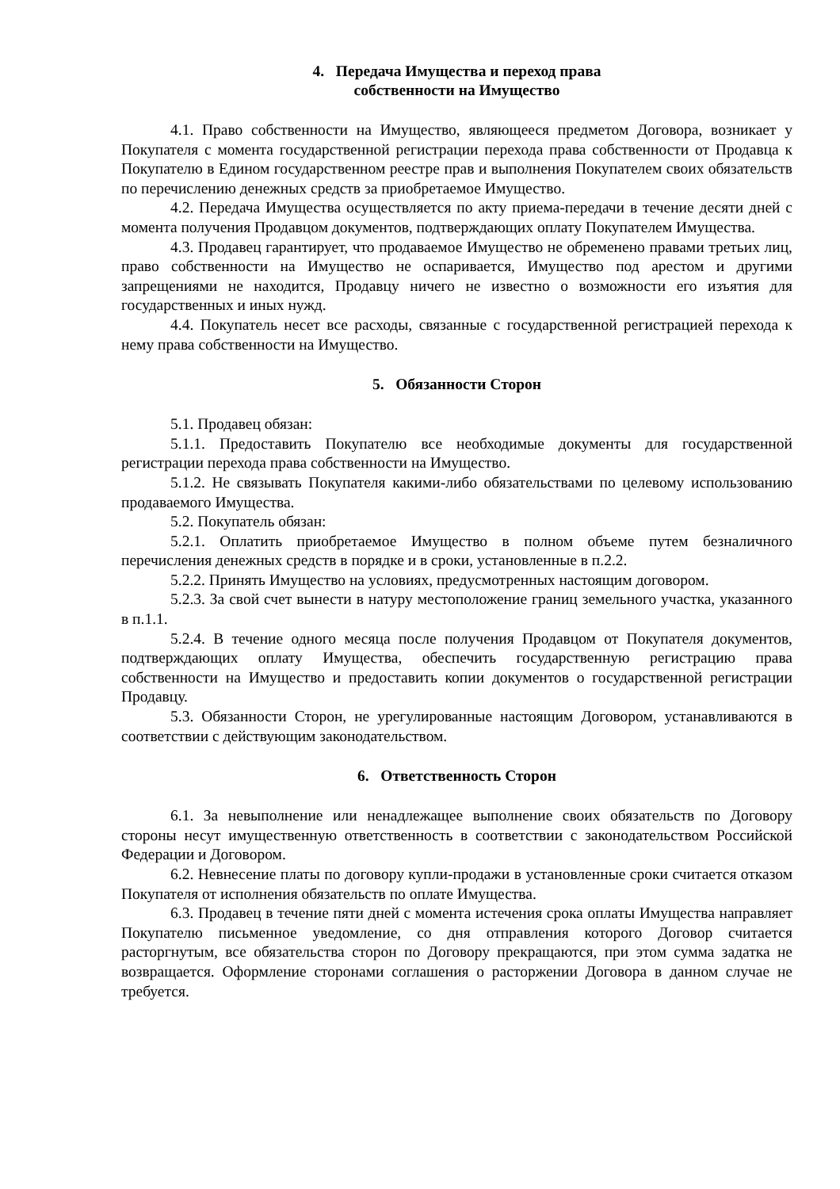4. Передача Имущества и переход права
собственности на Имущество
4.1. Право собственности на Имущество, являющееся предметом Договора, возникает у Покупателя с момента государственной регистрации перехода права собственности от Продавца к Покупателю в Едином государственном реестре прав и выполнения Покупателем своих обязательств по перечислению денежных средств за приобретаемое Имущество.
4.2. Передача Имущества осуществляется по акту приема-передачи в течение десяти дней с момента получения Продавцом документов, подтверждающих оплату Покупателем Имущества.
4.3. Продавец гарантирует, что продаваемое Имущество не обременено правами третьих лиц, право собственности на Имущество не оспаривается, Имущество под арестом и другими запрещениями не находится, Продавцу ничего не известно о возможности его изъятия для государственных и иных нужд.
4.4. Покупатель несет все расходы, связанные с государственной регистрацией перехода к нему права собственности на Имущество.
5. Обязанности Сторон
5.1. Продавец обязан:
5.1.1. Предоставить Покупателю все необходимые документы для государственной регистрации перехода права собственности на Имущество.
5.1.2. Не связывать Покупателя какими-либо обязательствами по целевому использованию продаваемого Имущества.
5.2. Покупатель обязан:
5.2.1. Оплатить приобретаемое Имущество в полном объеме путем безналичного перечисления денежных средств в порядке и в сроки, установленные в п.2.2.
5.2.2. Принять Имущество на условиях, предусмотренных настоящим договором.
5.2.3. За свой счет вынести в натуру местоположение границ земельного участка, указанного в п.1.1.
5.2.4. В течение одного месяца после получения Продавцом от Покупателя документов, подтверждающих оплату Имущества, обеспечить государственную регистрацию права собственности на Имущество и предоставить копии документов о государственной регистрации Продавцу.
5.3. Обязанности Сторон, не урегулированные настоящим Договором, устанавливаются в соответствии с действующим законодательством.
6. Ответственность Сторон
6.1. За невыполнение или ненадлежащее выполнение своих обязательств по Договору стороны несут имущественную ответственность в соответствии с законодательством Российской Федерации и Договором.
6.2. Невнесение платы по договору купли-продажи в установленные сроки считается отказом Покупателя от исполнения обязательств по оплате Имущества.
6.3. Продавец в течение пяти дней с момента истечения срока оплаты Имущества направляет Покупателю письменное уведомление, со дня отправления которого Договор считается расторгнутым, все обязательства сторон по Договору прекращаются, при этом сумма задатка не возвращается. Оформление сторонами соглашения о расторжении Договора в данном случае не требуется.